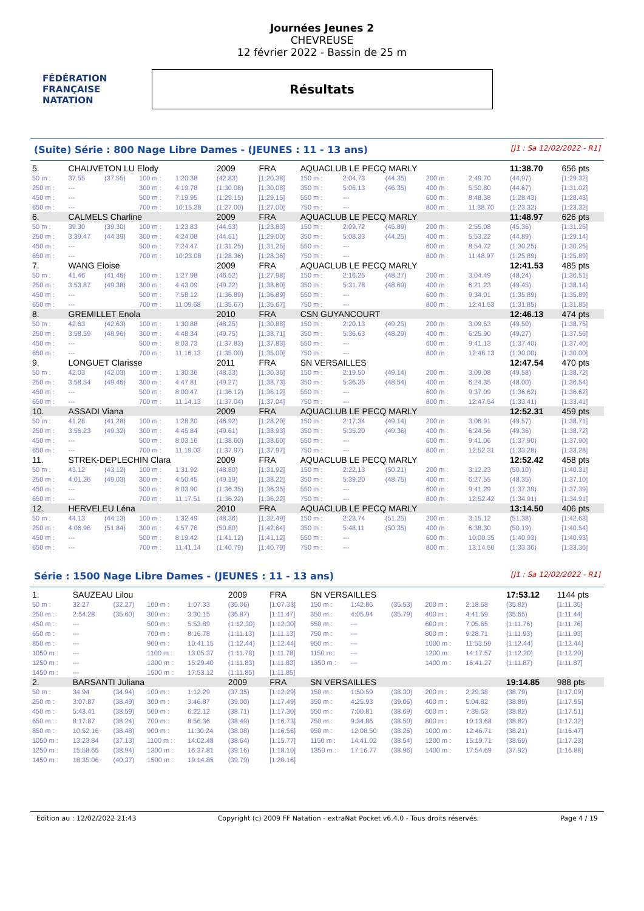FÉDÉRATION FRANÇAISE NATATION
Journées Jeunes 2
CHEVREUSE
12 février 2022 - Bassin de 25 m
Résultats
(Suite) Série : 800 Nage Libre Dames - (JEUNES : 11 - 13 ans) [J1 : Sa 12/02/2022 - R1]
| 5. | CHAUVETON LU Elody | | | | 2009 | FRA | AQUACLUB LE PECQ MARLY | | | | | 11:38.70 | 656 pts |
| 50 m : | 37.55 | (37.55) | 100 m : | 1:20.38 | (42.83) | [1:20.38] | 150 m : | 2:04.73 | (44.35) | 200 m : | 2:49.70 | (44.97) | [1:29.32] |
| 250 m : | --- | | 300 m : | 4:19.78 | (1:30.08) | [1:30.08] | 350 m : | 5:06.13 | (46.35) | 400 m : | 5:50.80 | (44.67) | [1:31.02] |
| 450 m : | --- | | 500 m : | 7:19.95 | (1:29.15) | [1:29.15] | 550 m : | --- | | 600 m : | 8:48.38 | (1:28.43) | [1:28.43] |
| 650 m : | --- | | 700 m : | 10:15.38 | (1:27.00) | [1:27.00] | 750 m : | --- | | 800 m : | 11:38.70 | (1:23.32) | [1:23.32] |
| 6. | CALMELS Charline | | | | 2009 | FRA | AQUACLUB LE PECQ MARLY | | | | | 11:48.97 | 626 pts |
| 50 m : | 39.30 | (39.30) | 100 m : | 1:23.83 | (44.53) | [1:23.83] | 150 m : | 2:09.72 | (45.89) | 200 m : | 2:55.08 | (45.36) | [1:31.25] |
| 250 m : | 3:39.47 | (44.39) | 300 m : | 4:24.08 | (44.61) | [1:29.00] | 350 m : | 5:08.33 | (44.25) | 400 m : | 5:53.22 | (44.89) | [1:29.14] |
| 450 m : | --- | | 500 m : | 7:24.47 | (1:31.25) | [1:31.25] | 550 m : | --- | | 600 m : | 8:54.72 | (1:30.25) | [1:30.25] |
| 650 m : | --- | | 700 m : | 10:23.08 | (1:28.36) | [1:28.36] | 750 m : | --- | | 800 m : | 11:48.97 | (1:25.89) | [1:25.89] |
| 7. | WANG Eloise | | | | 2009 | FRA | AQUACLUB LE PECQ MARLY | | | | | 12:41.53 | 485 pts |
| 50 m : | 41.46 | (41.46) | 100 m : | 1:27.98 | (46.52) | [1:27.98] | 150 m : | 2:16.25 | (48.27) | 200 m : | 3:04.49 | (48.24) | [1:36.51] |
| 250 m : | 3:53.87 | (49.38) | 300 m : | 4:43.09 | (49.22) | [1:38.60] | 350 m : | 5:31.78 | (48.69) | 400 m : | 6:21.23 | (49.45) | [1:38.14] |
| 450 m : | --- | | 500 m : | 7:58.12 | (1:36.89) | [1:36.89] | 550 m : | --- | | 600 m : | 9:34.01 | (1:35.89) | [1:35.89] |
| 650 m : | --- | | 700 m : | 11:09.68 | (1:35.67) | [1:35.67] | 750 m : | --- | | 800 m : | 12:41.53 | (1:31.85) | [1:31.85] |
| 8. | GREMILLET Enola | | | | 2010 | FRA | CSN GUYANCOURT | | | | | 12:46.13 | 474 pts |
| 50 m : | 42.63 | (42.63) | 100 m : | 1:30.88 | (48.25) | [1:30.88] | 150 m : | 2:20.13 | (49.25) | 200 m : | 3:09.63 | (49.50) | [1:38.75] |
| 250 m : | 3:58.59 | (48.96) | 300 m : | 4:48.34 | (49.75) | [1:38.71] | 350 m : | 5:36.63 | (48.29) | 400 m : | 6:25.90 | (49.27) | [1:37.56] |
| 450 m : | --- | | 500 m : | 8:03.73 | (1:37.83) | [1:37.83] | 550 m : | --- | | 600 m : | 9:41.13 | (1:37.40) | [1:37.40] |
| 650 m : | --- | | 700 m : | 11:16.13 | (1:35.00) | [1:35.00] | 750 m : | --- | | 800 m : | 12:46.13 | (1:30.00) | [1:30.00] |
| 9. | LONGUET Clarisse | | | | 2011 | FRA | SN VERSAILLES | | | | | 12:47.54 | 470 pts |
| 50 m : | 42.03 | (42.03) | 100 m : | 1:30.36 | (48.33) | [1:30.36] | 150 m : | 2:19.50 | (49.14) | 200 m : | 3:09.08 | (49.58) | [1:38.72] |
| 250 m : | 3:58.54 | (49.46) | 300 m : | 4:47.81 | (49.27) | [1:38.73] | 350 m : | 5:36.35 | (48.54) | 400 m : | 6:24.35 | (48.00) | [1:36.54] |
| 450 m : | --- | | 500 m : | 8:00.47 | (1:36.12) | [1:36.12] | 550 m : | --- | | 600 m : | 9:37.09 | (1:36.62) | [1:36.62] |
| 650 m : | --- | | 700 m : | 11:14.13 | (1:37.04) | [1:37.04] | 750 m : | --- | | 800 m : | 12:47.54 | (1:33.41) | [1:33.41] |
| 10. | ASSADI Viana | | | | 2009 | FRA | AQUACLUB LE PECQ MARLY | | | | | 12:52.31 | 459 pts |
| 50 m : | 41.28 | (41.28) | 100 m : | 1:28.20 | (46.92) | [1:28.20] | 150 m : | 2:17.34 | (49.14) | 200 m : | 3:06.91 | (49.57) | [1:38.71] |
| 250 m : | 3:56.23 | (49.32) | 300 m : | 4:45.84 | (49.61) | [1:38.93] | 350 m : | 5:35.20 | (49.36) | 400 m : | 6:24.56 | (49.36) | [1:38.72] |
| 450 m : | --- | | 500 m : | 8:03.16 | (1:38.60) | [1:38.60] | 550 m : | --- | | 600 m : | 9:41.06 | (1:37.90) | [1:37.90] |
| 650 m : | --- | | 700 m : | 11:19.03 | (1:37.97) | [1:37.97] | 750 m : | --- | | 800 m : | 12:52.31 | (1:33.28) | [1:33.28] |
| 11. | STREK-DEPLECHIN Clara | | | | 2009 | FRA | AQUACLUB LE PECQ MARLY | | | | | 12:52.42 | 458 pts |
| 50 m : | 43.12 | (43.12) | 100 m : | 1:31.92 | (48.80) | [1:31.92] | 150 m : | 2:22.13 | (50.21) | 200 m : | 3:12.23 | (50.10) | [1:40.31] |
| 250 m : | 4:01.26 | (49.03) | 300 m : | 4:50.45 | (49.19) | [1:38.22] | 350 m : | 5:39.20 | (48.75) | 400 m : | 6:27.55 | (48.35) | [1:37.10] |
| 450 m : | --- | | 500 m : | 8:03.90 | (1:36.35) | [1:36.35] | 550 m : | --- | | 600 m : | 9:41.29 | (1:37.39) | [1:37.39] |
| 650 m : | --- | | 700 m : | 11:17.51 | (1:36.22) | [1:36.22] | 750 m : | --- | | 800 m : | 12:52.42 | (1:34.91) | [1:34.91] |
| 12. | HERVELEU Léna | | | | 2010 | FRA | AQUACLUB LE PECQ MARLY | | | | | 13:14.50 | 406 pts |
| 50 m : | 44.13 | (44.13) | 100 m : | 1:32.49 | (48.36) | [1:32.49] | 150 m : | 2:23.74 | (51.25) | 200 m : | 3:15.12 | (51.38) | [1:42.63] |
| 250 m : | 4:06.96 | (51.84) | 300 m : | 4:57.76 | (50.80) | [1:42.64] | 350 m : | 5:48.11 | (50.35) | 400 m : | 6:38.30 | (50.19) | [1:40.54] |
| 450 m : | --- | | 500 m : | 8:19.42 | (1:41.12) | [1:41.12] | 550 m : | --- | | 600 m : | 10:00.35 | (1:40.93) | [1:40.93] |
| 650 m : | --- | | 700 m : | 11:41.14 | (1:40.79) | [1:40.79] | 750 m : | --- | | 800 m : | 13:14.50 | (1:33.36) | [1:33.36] |
Série : 1500 Nage Libre Dames - (JEUNES : 11 - 13 ans) [J1 : Sa 12/02/2022 - R1]
| 1. | SAUZEAU Lilou | | | | 2009 | FRA | SN VERSAILLES | | | | | 17:53.12 | 1144 pts |
| 50 m : | 32.27 | (32.27) | 100 m : | 1:07.33 | (35.06) | [1:07.33] | 150 m : | 1:42.86 | (35.53) | 200 m : | 2:18.68 | (35.82) | [1:11.35] |
| 250 m : | 2:54.28 | (35.60) | 300 m : | 3:30.15 | (35.87) | [1:11.47] | 350 m : | 4:05.94 | (35.79) | 400 m : | 4:41.59 | (35.65) | [1:11.44] |
| 450 m : | --- | | 500 m : | 5:53.89 | (1:12.30) | [1:12.30] | 550 m : | --- | | 600 m : | 7:05.65 | (1:11.76) | [1:11.76] |
| 650 m : | --- | | 700 m : | 8:16.78 | (1:11.13) | [1:11.13] | 750 m : | --- | | 800 m : | 9:28.71 | (1:11.93) | [1:11.93] |
| 850 m : | --- | | 900 m : | 10:41.15 | (1:12.44) | [1:12.44] | 950 m : | --- | | 1000 m : | 11:53.59 | (1:12.44) | [1:12.44] |
| 1050 m : | --- | | 1100 m : | 13:05.37 | (1:11.78) | [1:11.78] | 1150 m : | --- | | 1200 m : | 14:17.57 | (1:12.20) | [1:12.20] |
| 1250 m : | --- | | 1300 m : | 15:29.40 | (1:11.83) | [1:11.83] | 1350 m : | --- | | 1400 m : | 16:41.27 | (1:11.87) | [1:11.87] |
| 1450 m : | --- | | 1500 m : | 17:53.12 | (1:11.85) | [1:11.85] | | | | | | | |
| 2. | BARSANTI Juliana | | | | 2009 | FRA | SN VERSAILLES | | | | | 19:14.85 | 988 pts |
| 50 m : | 34.94 | (34.94) | 100 m : | 1:12.29 | (37.35) | [1:12.29] | 150 m : | 1:50.59 | (38.30) | 200 m : | 2:29.38 | (38.79) | [1:17.09] |
| 250 m : | 3:07.87 | (38.49) | 300 m : | 3:46.87 | (39.00) | [1:17.49] | 350 m : | 4:25.93 | (39.06) | 400 m : | 5:04.82 | (38.89) | [1:17.95] |
| 450 m : | 5:43.41 | (38.59) | 500 m : | 6:22.12 | (38.71) | [1:17.30] | 550 m : | 7:00.81 | (38.69) | 600 m : | 7:39.63 | (38.82) | [1:17.51] |
| 650 m : | 8:17.87 | (38.24) | 700 m : | 8:56.36 | (38.49) | [1:16.73] | 750 m : | 9:34.86 | (38.50) | 800 m : | 10:13.68 | (38.82) | [1:17.32] |
| 850 m : | 10:52.16 | (38.48) | 900 m : | 11:30.24 | (38.08) | [1:16.56] | 950 m : | 12:08.50 | (38.26) | 1000 m : | 12:46.71 | (38.21) | [1:16.47] |
| 1050 m : | 13:23.84 | (37.13) | 1100 m : | 14:02.48 | (38.64) | [1:15.77] | 1150 m : | 14:41.02 | (38.54) | 1200 m : | 15:19.71 | (38.69) | [1:17.23] |
| 1250 m : | 15:58.65 | (38.94) | 1300 m : | 16:37.81 | (39.16) | [1:18.10] | 1350 m : | 17:16.77 | (38.96) | 1400 m : | 17:54.69 | (37.92) | [1:16.88] |
| 1450 m : | 18:35.06 | (40.37) | 1500 m : | 19:14.85 | (39.79) | [1:20.16] | | | | | | | |
Edition au : 12/02/2022 21:43 Copyright (c) 2009 FF Natation - extraNat Pocket v6.4.0 - Tous droits réservés. Page 4 / 19